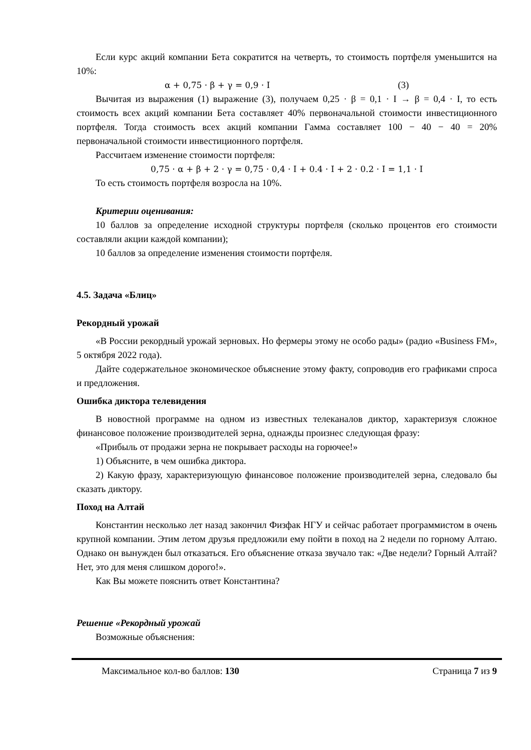Если курс акций компании Бета сократится на четверть, то стоимость портфеля уменьшится на 10%:
α + 0,75 · β + γ = 0,9 · I (3)
Вычитая из выражения (1) выражение (3), получаем 0,25 · β = 0,1 · I → β = 0,4 · I, то есть стоимость всех акций компании Бета составляет 40% первоначальной стоимости инвестиционного портфеля. Тогда стоимость всех акций компании Гамма составляет 100 − 40 − 40 = 20% первоначальной стоимости инвестиционного портфеля.
Рассчитаем изменение стоимости портфеля:
0,75 · α + β + 2 · γ = 0,75 · 0,4 · I + 0.4 · I + 2 · 0.2 · I = 1,1 · I
То есть стоимость портфеля возросла на 10%.
Критерии оценивания:
10 баллов за определение исходной структуры портфеля (сколько процентов его стоимости составляли акции каждой компании);
10 баллов за определение изменения стоимости портфеля.
4.5. Задача «Блиц»
Рекордный урожай
«В России рекордный урожай зерновых. Но фермеры этому не особо рады» (радио «Business FM», 5 октября 2022 года).
Дайте содержательное экономическое объяснение этому факту, сопроводив его графиками спроса и предложения.
Ошибка диктора телевидения
В новостной программе на одном из известных телеканалов диктор, характеризуя сложное финансовое положение производителей зерна, однажды произнес следующая фразу:
«Прибыль от продажи зерна не покрывает расходы на горючее!»
1) Объясните, в чем ошибка диктора.
2) Какую фразу, характеризующую финансовое положение производителей зерна, следовало бы сказать диктору.
Поход на Алтай
Константин несколько лет назад закончил Физфак НГУ и сейчас работает программистом в очень крупной компании. Этим летом друзья предложили ему пойти в поход на 2 недели по горному Алтаю. Однако он вынужден был отказаться. Его объяснение отказа звучало так: «Две недели? Горный Алтай? Нет, это для меня слишком дорого!».
Как Вы можете пояснить ответ Константина?
Решение «Рекордный урожай
Возможные объяснения:
Максимальное кол-во баллов: 130 Страница 7 из 9